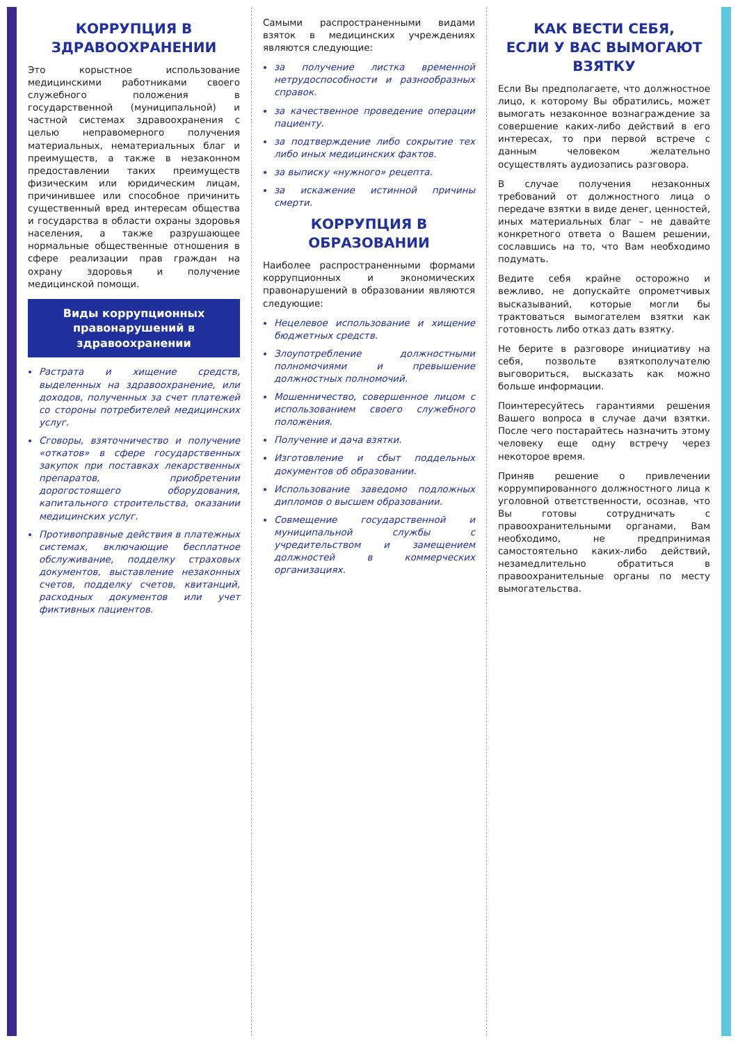КОРРУПЦИЯ В ЗДРАВООХРАНЕНИИ
Это корыстное использование медицинскими работниками своего служебного положения в государственной (муниципальной) и частной системах здравоохранения с целью неправомерного получения материальных, нематериальных благ и преимуществ, а также в незаконном предоставлении таких преимуществ физическим или юридическим лицам, причинившее или способное причинить существенный вред интересам общества и государства в области охраны здоровья населения, а также разрушающее нормальные общественные отношения в сфере реализации прав граждан на охрану здоровья и получение медицинской помощи.
Виды коррупционных правонарушений в здравоохранении
Растрата и хищение средств, выделенных на здравоохранение, или доходов, полученных за счет платежей со стороны потребителей медицинских услуг.
Сговоры, взяточничество и получение «откатов» в сфере государственных закупок при поставках лекарственных препаратов, приобретении дорогостоящего оборудования, капитального строительства, оказании медицинских услуг.
Противоправные действия в платежных системах, включающие бесплатное обслуживание, подделку страховых документов, выставление незаконных счетов, подделку счетов, квитанций, расходных документов или учет фиктивных пациентов.
Самыми распространенными видами взяток в медицинских учреждениях являются следующие:
за получение листка временной нетрудоспособности и разнообразных справок.
за качественное проведение операции пациенту.
за подтверждение либо сокрытие тех либо иных медицинских фактов.
за выписку «нужного» рецепта.
за искажение истинной причины смерти.
КОРРУПЦИЯ В ОБРАЗОВАНИИ
Наиболее распространенными формами коррупционных и экономических правонарушений в образовании являются следующие:
Нецелевое использование и хищение бюджетных средств.
Злоупотребление должностными полномочиями и превышение должностных полномочий.
Мошенничество, совершенное лицом с использованием своего служебного положения.
Получение и дача взятки.
Изготовление и сбыт поддельных документов об образовании.
Использование заведомо подложных дипломов о высшем образовании.
Совмещение государственной и муниципальной службы с учредительством и замещением должностей в коммерческих организациях.
КАК ВЕСТИ СЕБЯ,
ЕСЛИ У ВАС ВЫМОГАЮТ ВЗЯТКУ
Если Вы предполагаете, что должностное лицо, к которому Вы обратились, может вымогать незаконное вознаграждение за совершение каких-либо действий в его интересах, то при первой встрече с данным человеком желательно осуществлять аудиозапись разговора.
В случае получения незаконных требований от должностного лица о передаче взятки в виде денег, ценностей, иных материальных благ – не давайте конкретного ответа о Вашем решении, сославшись на то, что Вам необходимо подумать.
Ведите себя крайне осторожно и вежливо, не допускайте опрометчивых высказываний, которые могли бы трактоваться вымогателем взятки как готовность либо отказ дать взятку.
Не берите в разговоре инициативу на себя, позвольте взяткополучателю выговориться, высказать как можно больше информации.
Поинтересуйтесь гарантиями решения Вашего вопроса в случае дачи взятки. После чего постарайтесь назначить этому человеку еще одну встречу через некоторое время.
Приняв решение о привлечении коррумпированного должностного лица к уголовной ответственности, осознав, что Вы готовы сотрудничать с правоохранительными органами, Вам необходимо, не предпринимая самостоятельно каких-либо действий, незамедлительно обратиться в правоохранительные органы по месту вымогательства.